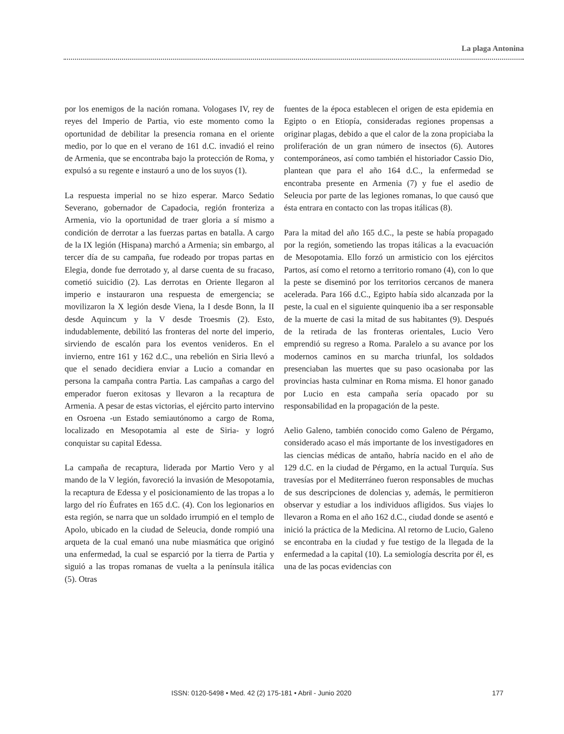La plaga Antonina
por los enemigos de la nación romana. Vologases IV, rey de reyes del Imperio de Partia, vio este momento como la oportunidad de debilitar la presencia romana en el oriente medio, por lo que en el verano de 161 d.C. invadió el reino de Armenia, que se encontraba bajo la protección de Roma, y expulsó a su regente e instauró a uno de los suyos (1).
La respuesta imperial no se hizo esperar. Marco Sedatio Severano, gobernador de Capadocia, región fronteriza a Armenia, vio la oportunidad de traer gloria a sí mismo a condición de derrotar a las fuerzas partas en batalla. A cargo de la IX legión (Hispana) marchó a Armenia; sin embargo, al tercer día de su campaña, fue rodeado por tropas partas en Elegia, donde fue derrotado y, al darse cuenta de su fracaso, cometió suicidio (2). Las derrotas en Oriente llegaron al imperio e instauraron una respuesta de emergencia; se movilizaron la X legión desde Viena, la I desde Bonn, la II desde Aquincum y la V desde Troesmis (2). Esto, indudablemente, debilitó las fronteras del norte del imperio, sirviendo de escalón para los eventos venideros. En el invierno, entre 161 y 162 d.C., una rebelión en Siria llevó a que el senado decidiera enviar a Lucio a comandar en persona la campaña contra Partia. Las campañas a cargo del emperador fueron exitosas y llevaron a la recaptura de Armenia. A pesar de estas victorias, el ejército parto intervino en Osroena -un Estado semiautónomo a cargo de Roma, localizado en Mesopotamia al este de Siria- y logró conquistar su capital Edessa.
La campaña de recaptura, liderada por Martio Vero y al mando de la V legión, favoreció la invasión de Mesopotamia, la recaptura de Edessa y el posicionamiento de las tropas a lo largo del río Éufrates en 165 d.C. (4). Con los legionarios en esta región, se narra que un soldado irrumpió en el templo de Apolo, ubicado en la ciudad de Seleucia, donde rompió una arqueta de la cual emanó una nube miasmática que originó una enfermedad, la cual se esparció por la tierra de Partia y siguió a las tropas romanas de vuelta a la península itálica (5). Otras
fuentes de la época establecen el origen de esta epidemia en Egipto o en Etiopía, consideradas regiones propensas a originar plagas, debido a que el calor de la zona propiciaba la proliferación de un gran número de insectos (6). Autores contemporáneos, así como también el historiador Cassio Dio, plantean que para el año 164 d.C., la enfermedad se encontraba presente en Armenia (7) y fue el asedio de Seleucia por parte de las legiones romanas, lo que causó que ésta entrara en contacto con las tropas itálicas (8).
Para la mitad del año 165 d.C., la peste se había propagado por la región, sometiendo las tropas itálicas a la evacuación de Mesopotamia. Ello forzó un armisticio con los ejércitos Partos, así como el retorno a territorio romano (4), con lo que la peste se diseminó por los territorios cercanos de manera acelerada. Para 166 d.C., Egipto había sido alcanzada por la peste, la cual en el siguiente quinquenio iba a ser responsable de la muerte de casi la mitad de sus habitantes (9). Después de la retirada de las fronteras orientales, Lucio Vero emprendió su regreso a Roma. Paralelo a su avance por los modernos caminos en su marcha triunfal, los soldados presenciaban las muertes que su paso ocasionaba por las provincias hasta culminar en Roma misma. El honor ganado por Lucio en esta campaña sería opacado por su responsabilidad en la propagación de la peste.
Aelio Galeno, también conocido como Galeno de Pérgamo, considerado acaso el más importante de los investigadores en las ciencias médicas de antaño, habría nacido en el año de 129 d.C. en la ciudad de Pérgamo, en la actual Turquía. Sus travesías por el Mediterráneo fueron responsables de muchas de sus descripciones de dolencias y, además, le permitieron observar y estudiar a los individuos afligidos. Sus viajes lo llevaron a Roma en el año 162 d.C., ciudad donde se asentó e inició la práctica de la Medicina. Al retorno de Lucio, Galeno se encontraba en la ciudad y fue testigo de la llegada de la enfermedad a la capital (10). La semiología descrita por él, es una de las pocas evidencias con
ISSN: 0120-5498 • Med. 42 (2) 175-181 • Abril - Junio 2020 177